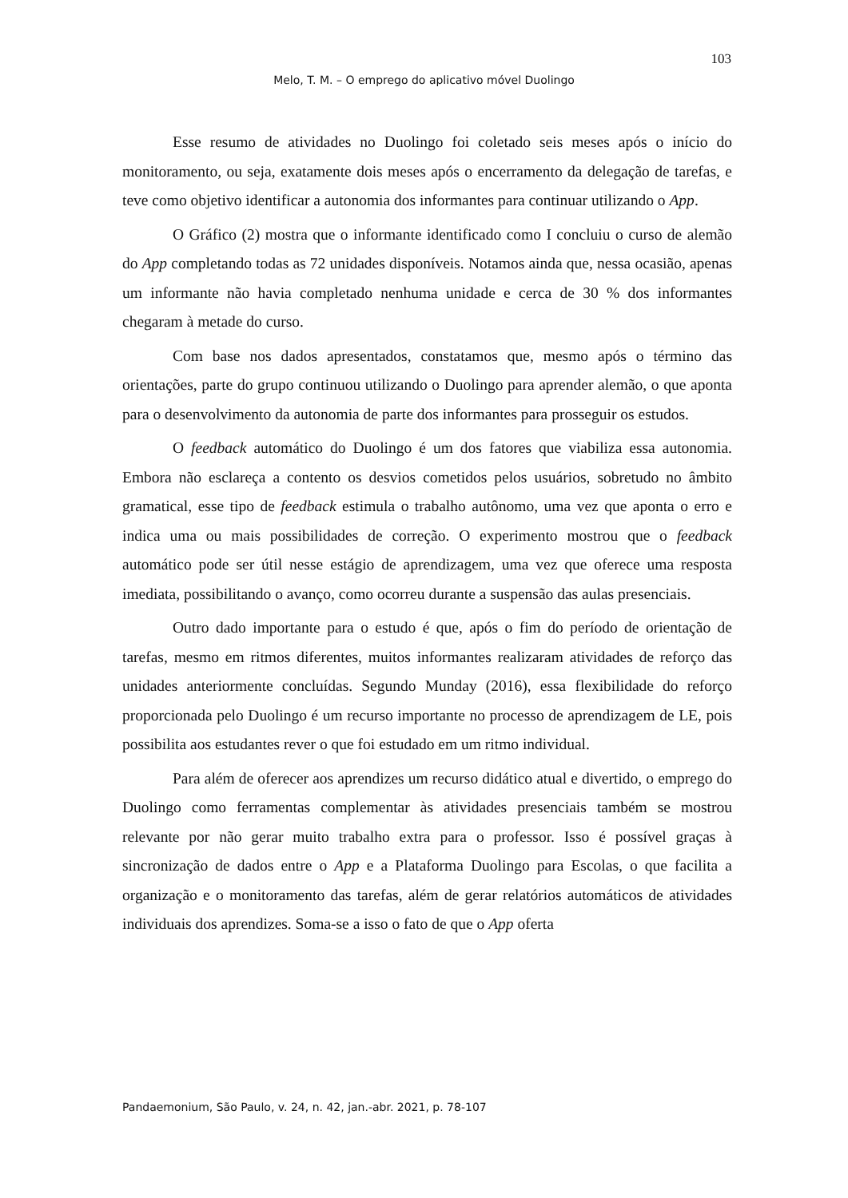103
Melo, T. M. – O emprego do aplicativo móvel Duolingo
Esse resumo de atividades no Duolingo foi coletado seis meses após o início do monitoramento, ou seja, exatamente dois meses após o encerramento da delegação de tarefas, e teve como objetivo identificar a autonomia dos informantes para continuar utilizando o App.
O Gráfico (2) mostra que o informante identificado como I concluiu o curso de alemão do App completando todas as 72 unidades disponíveis. Notamos ainda que, nessa ocasião, apenas um informante não havia completado nenhuma unidade e cerca de 30 % dos informantes chegaram à metade do curso.
Com base nos dados apresentados, constatamos que, mesmo após o término das orientações, parte do grupo continuou utilizando o Duolingo para aprender alemão, o que aponta para o desenvolvimento da autonomia de parte dos informantes para prosseguir os estudos.
O feedback automático do Duolingo é um dos fatores que viabiliza essa autonomia. Embora não esclareça a contento os desvios cometidos pelos usuários, sobretudo no âmbito gramatical, esse tipo de feedback estimula o trabalho autônomo, uma vez que aponta o erro e indica uma ou mais possibilidades de correção. O experimento mostrou que o feedback automático pode ser útil nesse estágio de aprendizagem, uma vez que oferece uma resposta imediata, possibilitando o avanço, como ocorreu durante a suspensão das aulas presenciais.
Outro dado importante para o estudo é que, após o fim do período de orientação de tarefas, mesmo em ritmos diferentes, muitos informantes realizaram atividades de reforço das unidades anteriormente concluídas. Segundo Munday (2016), essa flexibilidade do reforço proporcionada pelo Duolingo é um recurso importante no processo de aprendizagem de LE, pois possibilita aos estudantes rever o que foi estudado em um ritmo individual.
Para além de oferecer aos aprendizes um recurso didático atual e divertido, o emprego do Duolingo como ferramentas complementar às atividades presenciais também se mostrou relevante por não gerar muito trabalho extra para o professor. Isso é possível graças à sincronização de dados entre o App e a Plataforma Duolingo para Escolas, o que facilita a organização e o monitoramento das tarefas, além de gerar relatórios automáticos de atividades individuais dos aprendizes. Soma-se a isso o fato de que o App oferta
Pandaemonium, São Paulo, v. 24, n. 42, jan.-abr. 2021, p. 78-107